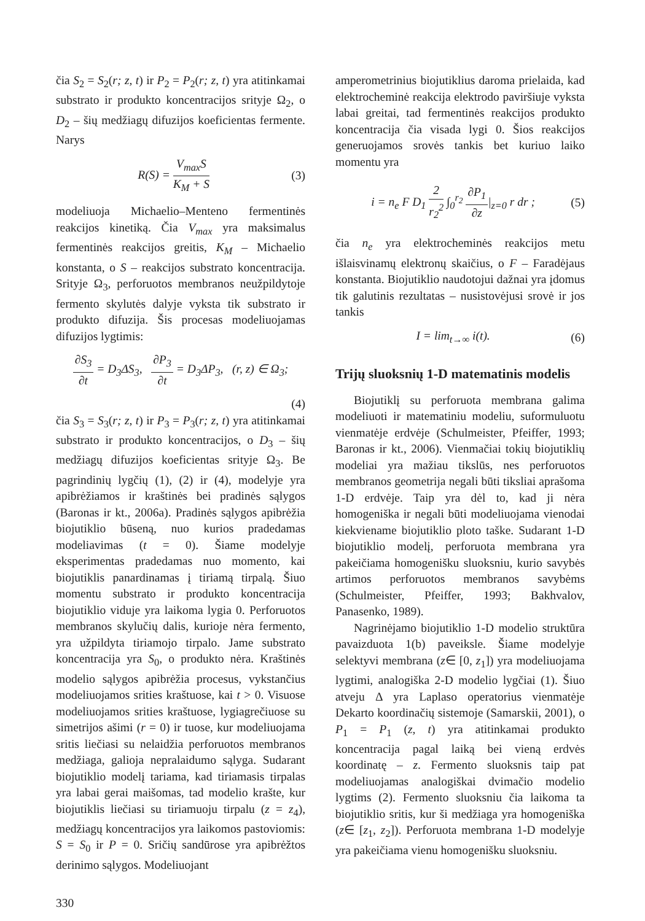čia S<sub>2</sub> = S<sub>2</sub>(r; z, t) ir P<sub>2</sub> = P<sub>2</sub>(r; z, t) yra atitinkamai substrato ir produkto koncentracijos srityje Ω<sub>2</sub>, o D<sub>2</sub> – šių medžiagų difuzijos koeficientas fermente. Narys
R(S) = V<sub>max</sub>S K<sub>M</sub> + S (3)
modeliuoja Michaelio–Menteno fermentinės reakcijos kinetiką. Čia V<sub>max</sub> yra maksimalus fermentinės reakcijos greitis, K<sub>M</sub> – Michaelio konstanta, o S – reakcijos substrato koncentracija. Srityje Ω<sub>3</sub>, perforuotos membranos neužpildytoje fermento skylutės dalyje vyksta tik substrato ir produkto difuzija. Šis procesas modeliuojamas difuzijos lygtimis:
∂S<sub>3</sub> ∂t = D<sub>3</sub>ΔS<sub>3</sub>, ∂P<sub>3</sub> ∂t = D<sub>3</sub>ΔP<sub>3</sub>, (r, z) ∈ Ω<sub>3</sub>;
(4)
čia S<sub>3</sub> = S<sub>3</sub>(r; z, t) ir P<sub>3</sub> = P<sub>3</sub>(r; z, t) yra atitinkamai substrato ir produkto koncentracijos, o D<sub>3</sub> – šių medžiagų difuzijos koeficientas srityje Ω<sub>3</sub>. Be pagrindinių lygčių (1), (2) ir (4), modelyje yra apibrėžiamos ir kraštinės bei pradinės sąlygos (Baronas ir kt., 2006a). Pradinės sąlygos apibrėžia biojutiklio būseną, nuo kurios pradedamas modeliavimas (t = 0). Šiame modelyje eksperimentas pradedamas nuo momento, kai biojutiklis panardinamas į tiriamą tirpalą. Šiuo momentu substrato ir produkto koncentracija biojutiklio viduje yra laikoma lygia 0. Perforuotos membranos skylučių dalis, kurioje nėra fermento, yra užpildyta tiriamojo tirpalo. Jame substrato koncentracija yra S<sub>0</sub>, o produkto nėra. Kraštinės modelio sąlygos apibrėžia procesus, vykstančius modeliuojamos srities kraštuose, kai t > 0. Visuose modeliuojamos srities kraštuose, lygiagrečiuose su simetrijos ašimi (r = 0) ir tuose, kur modeliuojama sritis liečiasi su nelaidžia perforuotos membranos medžiaga, galioja nepralaidumo sąlyga. Sudarant biojutiklio modelį tariama, kad tiriamasis tirpalas yra labai gerai maišomas, tad modelio krašte, kur biojutiklis liečiasi su tiriamuoju tirpalu (z = z<sub>4</sub>), medžiagų koncentracijos yra laikomos pastoviomis: S = S<sub>0</sub> ir P = 0. Sričių sandūrose yra apibrėžtos derinimo sąlygos. Modeliuojant
amperometrinius biojutiklius daroma prielaida, kad elektrocheminė reakcija elektrodo paviršiuje vyksta labai greitai, tad fermentinės reakcijos produkto koncentracija čia visada lygi 0. Šios reakcijos generuojamos srovės tankis bet kuriuo laiko momentu yra
i = n<sub>e</sub> F D<sub>1</sub> 2 r<sub>2</sub><sup>2</sup> ∫<sub>0</sub><sup>r<sub>2</sub></sup> ∂P<sub>1</sub> ∂z|<sub>z=0</sub> r dr ; (5)
čia n<sub>e</sub> yra elektrocheminės reakcijos metu išlaisvinamų elektronų skaičius, o F – Faradėjaus konstanta. Biojutiklio naudotojui dažnai yra įdomus tik galutinis rezultatas – nusistovėjusi srovė ir jos tankis
I = lim<sub>t→∞</sub> i(t). (6)
Trijų sluoksnių 1-D matematinis modelis
Biojutiklį su perforuota membrana galima modeliuoti ir matematiniu modeliu, suformuluotu vienmatėje erdvėje (Schulmeister, Pfeiffer, 1993; Baronas ir kt., 2006). Vienmačiai tokių biojutiklių modeliai yra mažiau tikslūs, nes perforuotos membranos geometrija negali būti tiksliai aprašoma 1-D erdvėje. Taip yra dėl to, kad ji nėra homogeniška ir negali būti modeliuojama vienodai kiekviename biojutiklio ploto taške. Sudarant 1-D biojutiklio modelį, perforuota membrana yra pakeičiama homogenišku sluoksniu, kurio savybės artimos perforuotos membranos savybėms (Schulmeister, Pfeiffer, 1993; Bakhvalov, Panasenko, 1989).
Nagrinėjamo biojutiklio 1-D modelio struktūra pavaizduota 1(b) paveiksle. Šiame modelyje selektyvi membrana (z∈ [0, z<sub>1</sub>]) yra modeliuojama lygtimi, analogiška 2-D modelio lygčiai (1). Šiuo atveju Δ yra Laplaso operatorius vienmatėje Dekarto koordinačių sistemoje (Samarskii, 2001), o P<sub>1</sub> = P<sub>1</sub> (z, t) yra atitinkamai produkto koncentracija pagal laiką bei vieną erdvės koordinatę – z. Fermento sluoksnis taip pat modeliuojamas analogiškai dvimačio modelio lygtims (2). Fermento sluoksniu čia laikoma ta biojutiklio sritis, kur ši medžiaga yra homogeniška (z∈ [z<sub>1</sub>, z<sub>2</sub>]). Perforuota membrana 1-D modelyje yra pakeičiama vienu homogenišku sluoksniu.
330